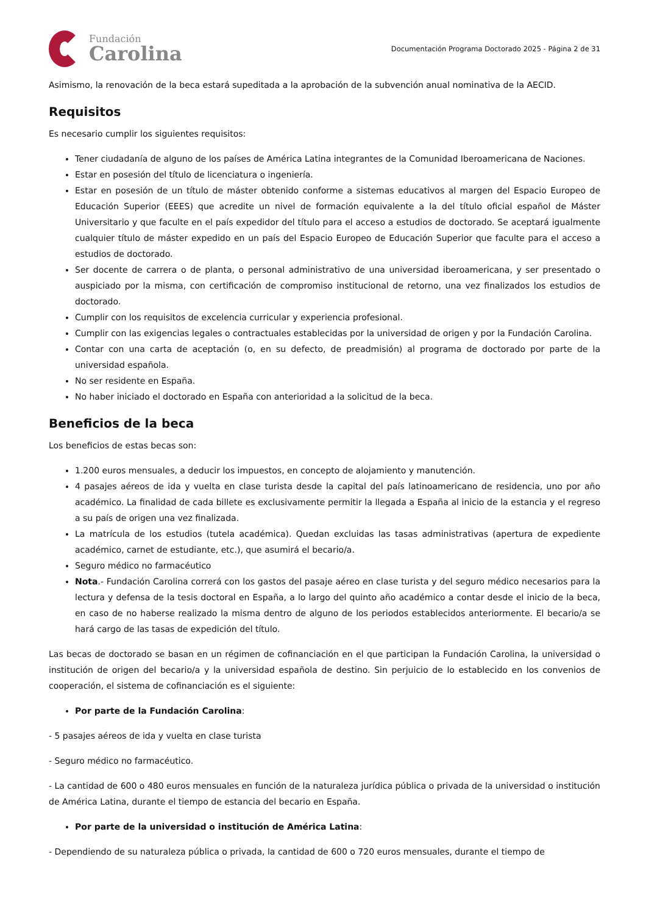Fundación
Carolina
Documentación Programa Doctorado 2025 - Página 2 de 31
Asimismo, la renovación de la beca estará supeditada a la aprobación de la subvención anual nominativa de la AECID.
Requisitos
Es necesario cumplir los siguientes requisitos:
Tener ciudadanía de alguno de los países de América Latina integrantes de la Comunidad Iberoamericana de Naciones.
Estar en posesión del título de licenciatura o ingeniería.
Estar en posesión de un título de máster obtenido conforme a sistemas educativos al margen del Espacio Europeo de Educación Superior (EEES) que acredite un nivel de formación equivalente a la del título oficial español de Máster Universitario y que faculte en el país expedidor del título para el acceso a estudios de doctorado. Se aceptará igualmente cualquier título de máster expedido en un país del Espacio Europeo de Educación Superior que faculte para el acceso a estudios de doctorado.
Ser docente de carrera o de planta, o personal administrativo de una universidad iberoamericana, y ser presentado o auspiciado por la misma, con certificación de compromiso institucional de retorno, una vez finalizados los estudios de doctorado.
Cumplir con los requisitos de excelencia curricular y experiencia profesional.
Cumplir con las exigencias legales o contractuales establecidas por la universidad de origen y por la Fundación Carolina.
Contar con una carta de aceptación (o, en su defecto, de preadmisión) al programa de doctorado por parte de la universidad española.
No ser residente en España.
No haber iniciado el doctorado en España con anterioridad a la solicitud de la beca.
Beneficios de la beca
Los beneficios de estas becas son:
1.200 euros mensuales, a deducir los impuestos, en concepto de alojamiento y manutención.
4 pasajes aéreos de ida y vuelta en clase turista desde la capital del país latinoamericano de residencia, uno por año académico. La finalidad de cada billete es exclusivamente permitir la llegada a España al inicio de la estancia y el regreso a su país de origen una vez finalizada.
La matrícula de los estudios (tutela académica). Quedan excluidas las tasas administrativas (apertura de expediente académico, carnet de estudiante, etc.), que asumirá el becario/a.
Seguro médico no farmacéutico
Nota.- Fundación Carolina correrá con los gastos del pasaje aéreo en clase turista y del seguro médico necesarios para la lectura y defensa de la tesis doctoral en España, a lo largo del quinto año académico a contar desde el inicio de la beca, en caso de no haberse realizado la misma dentro de alguno de los periodos establecidos anteriormente. El becario/a se hará cargo de las tasas de expedición del título.
Las becas de doctorado se basan en un régimen de cofinanciación en el que participan la Fundación Carolina, la universidad o institución de origen del becario/a y la universidad española de destino. Sin perjuicio de lo establecido en los convenios de cooperación, el sistema de cofinanciación es el siguiente:
Por parte de la Fundación Carolina:
- 5 pasajes aéreos de ida y vuelta en clase turista
- Seguro médico no farmacéutico.
- La cantidad de 600 o 480 euros mensuales en función de la naturaleza jurídica pública o privada de la universidad o institución de América Latina, durante el tiempo de estancia del becario en España.
Por parte de la universidad o institución de América Latina:
- Dependiendo de su naturaleza pública o privada, la cantidad de 600 o 720 euros mensuales, durante el tiempo de